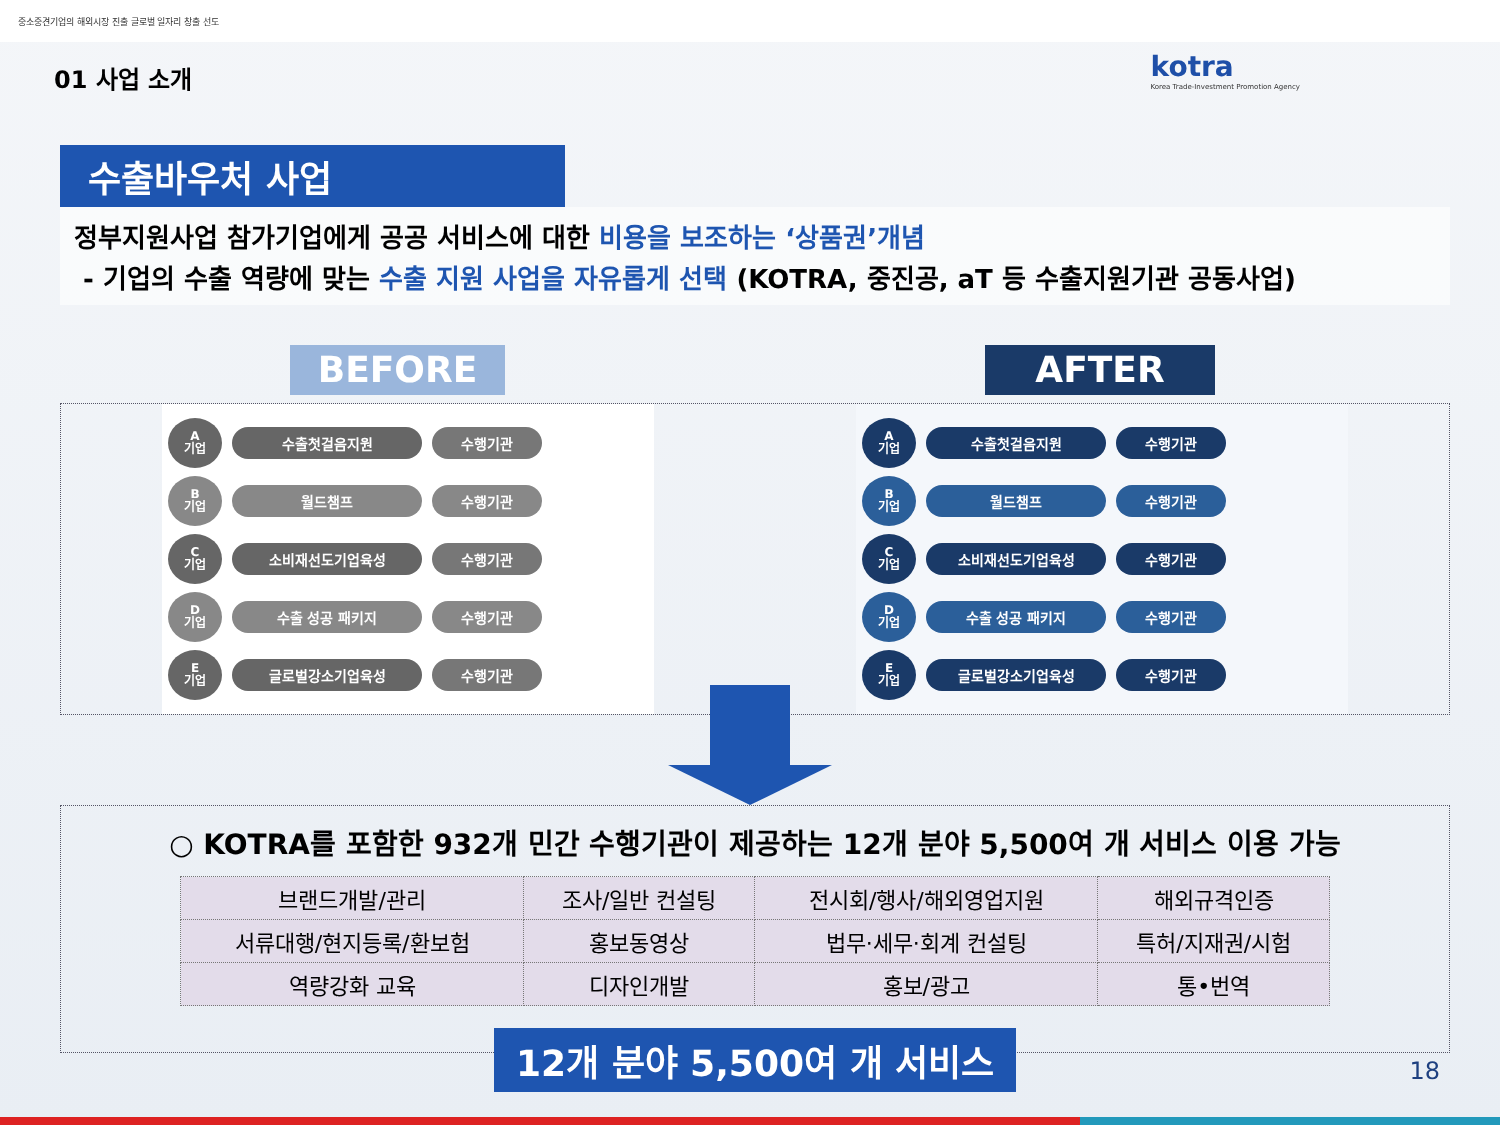중소중견기업의 해외시장 진출 글로벌 일자리 창출 선도
01 사업 소개
kotra
Korea Trade-Investment Promotion Agency
수출바우처 사업
정부지원사업 참가기업에게 공공 서비스에 대한 비용을 보조하는 ‘상품권’개념
- 기업의 수출 역량에 맞는 수출 지원 사업을 자유롭게 선택 (KOTRA, 중진공, aT 등 수출지원기관 공동사업)
BEFORE AFTER
A
기업
수출첫걸음지원 수행기관
B
기업
월드챔프 수행기관
C
기업
소비재선도기업육성 수행기관
D
기업
수출 성공 패키지 수행기관
E
기업
글로벌강소기업육성 수행기관
A
기업
수출첫걸음지원 수행기관
B
기업
월드챔프 수행기관
C
기업
소비재선도기업육성 수행기관
D
기업
수출 성공 패키지 수행기관
E
기업
글로벌강소기업육성 수행기관
○ KOTRA를 포함한 932개 민간 수행기관이 제공하는 12개 분야 5,500여 개 서비스 이용 가능
| 브랜드개발/관리 | 조사/일반 컨설팅 | 전시회/행사/해외영업지원 | 해외규격인증 |
| 서류대행/현지등록/환보험 | 홍보동영상 | 법무·세무·회계 컨설팅 | 특허/지재권/시험 |
| 역량강화 교육 | 디자인개발 | 홍보/광고 | 통•번역 |
12개 분야 5,500여 개 서비스
18